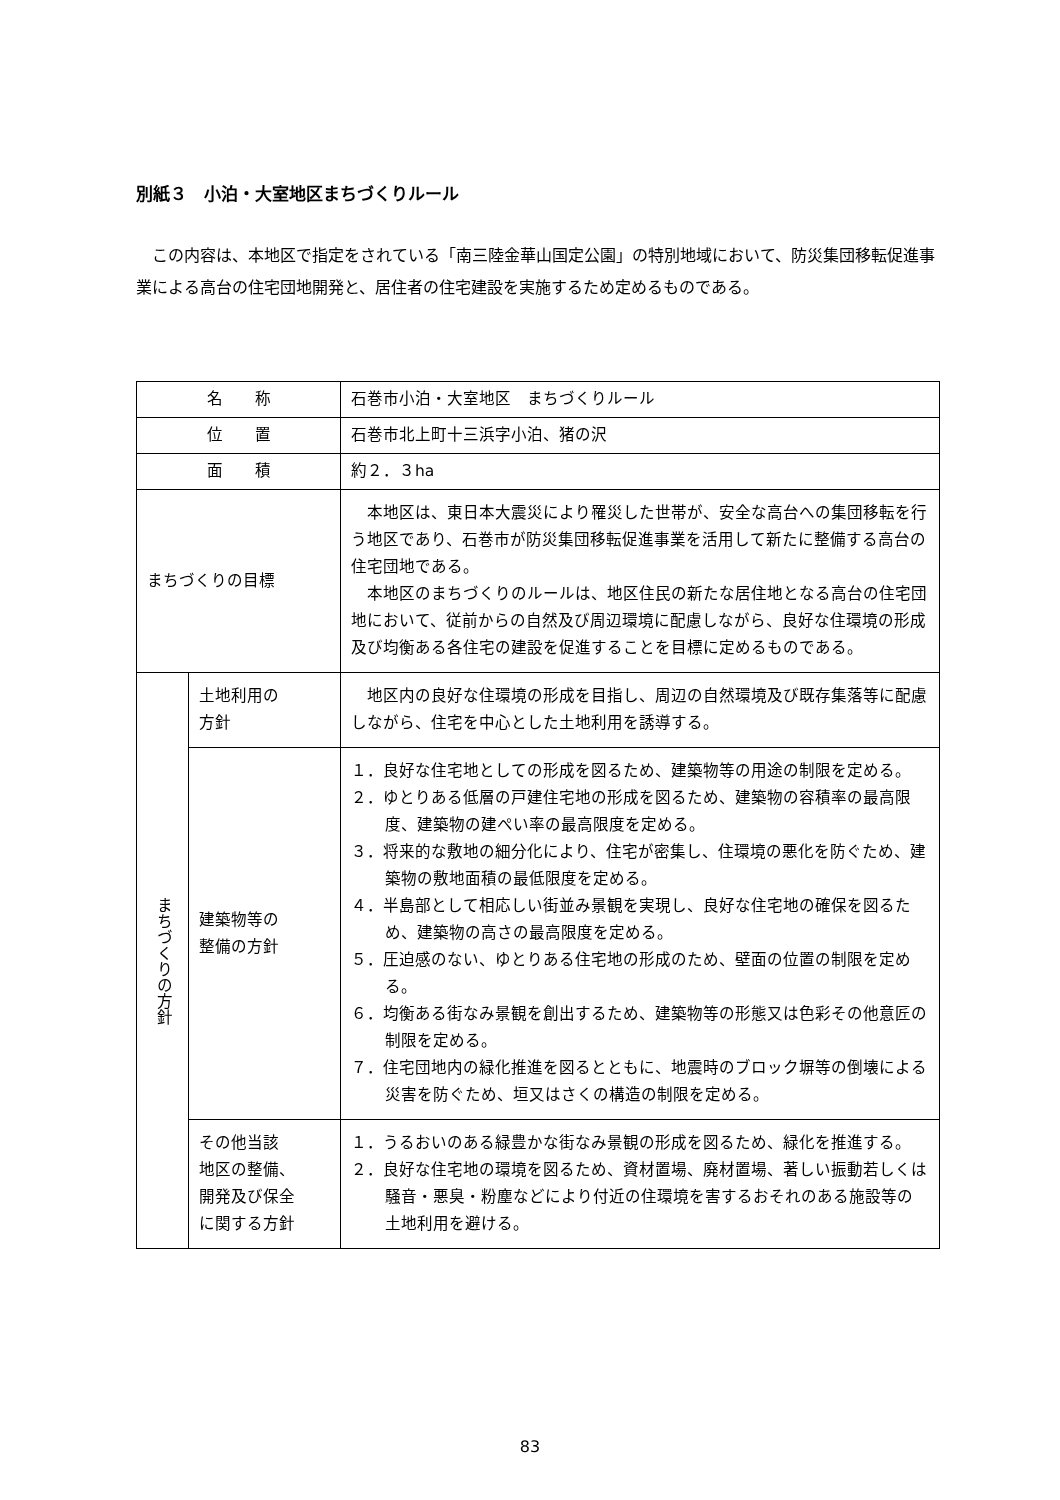別紙３　小泊・大室地区まちづくりルール
この内容は、本地区で指定をされている「南三陸金華山国定公園」の特別地域において、防災集団移転促進事業による高台の住宅団地開発と、居住者の住宅建設を実施するため定めるものである。
| 名 称 | | 石巻市小泊・大室地区 まちづくりルール |
| 位 置 | | 石巻市北上町十三浜字小泊、猪の沢 |
| 面 積 | | 約２．３ha |
| まちづくりの目標 | | 本地区は、東日本大震災により罹災した世帯が、安全な高台への集団移転を行う地区であり、石巻市が防災集団移転促進事業を活用して新たに整備する高台の住宅団地である。 本地区のまちづくりのルールは、地区住民の新たな居住地となる高台の住宅団地において、従前からの自然及び周辺環境に配慮しながら、良好な住環境の形成及び均衡ある各住宅の建設を促進することを目標に定めるものである。 |
| まちづくりの方針 | 土地利用の 方針 | 地区内の良好な住環境の形成を目指し、周辺の自然環境及び既存集落等に配慮しながら、住宅を中心とした土地利用を誘導する。 |
| | 建築物等の 整備の方針 | １．良好な住宅地としての形成を図るため、建築物等の用途の制限を定める。 ２．ゆとりある低層の戸建住宅地の形成を図るため、建築物の容積率の最高限度、建築物の建ぺい率の最高限度を定める。 ３．将来的な敷地の細分化により、住宅が密集し、住環境の悪化を防ぐため、建築物の敷地面積の最低限度を定める。 ４．半島部として相応しい街並み景観を実現し、良好な住宅地の確保を図るため、建築物の高さの最高限度を定める。 ５．圧迫感のない、ゆとりある住宅地の形成のため、壁面の位置の制限を定める。 ６．均衡ある街なみ景観を創出するため、建築物等の形態又は色彩その他意匠の制限を定める。 ７．住宅団地内の緑化推進を図るとともに、地震時のブロック塀等の倒壊による災害を防ぐため、垣又はさくの構造の制限を定める。 |
| | その他当該 地区の整備、 開発及び保全 に関する方針 | １．うるおいのある緑豊かな街なみ景観の形成を図るため、緑化を推進する。 ２．良好な住宅地の環境を図るため、資材置場、廃材置場、著しい振動若しくは騒音・悪臭・粉塵などにより付近の住環境を害するおそれのある施設等の土地利用を避ける。 |
83